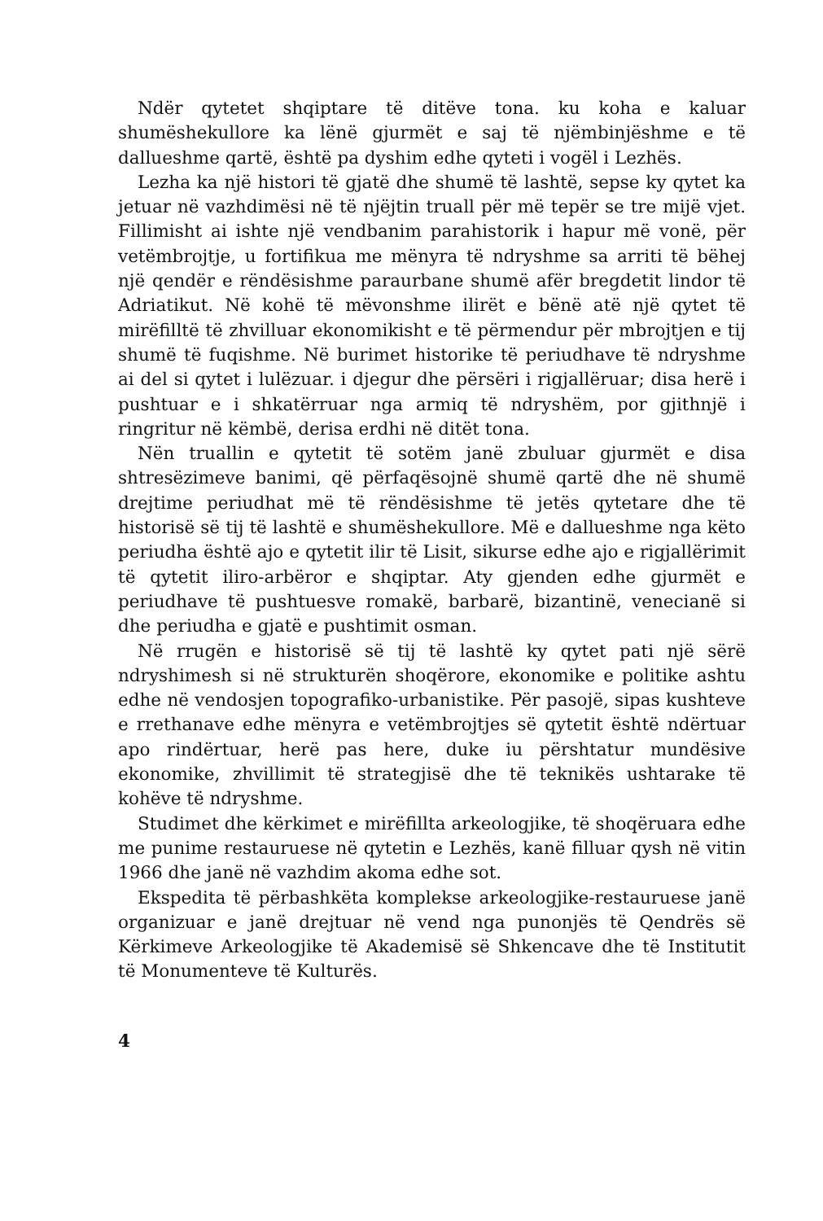Ndër qytetet shqiptare të ditëve tona. ku koha e kaluar shumëshekullore ka lënë gjurmët e saj të njëmbinjëshme e të dallueshme qartë, është pa dyshim edhe qyteti i vogël i Lezhës.
Lezha ka një histori të gjatë dhe shumë të lashtë, sepse ky qytet ka jetuar në vazhdimësi në të njëjtin truall për më tepër se tre mijë vjet. Fillimisht ai ishte një vendbanim parahistorik i hapur më vonë, për vetëmbrojtje, u fortifikua me mënyra të ndryshme sa arriti të bëhej një qendër e rëndësishme paraurbane shumë afër bregdetit lindor të Adriatikut. Në kohë të mëvonshme ilirët e bënë atë një qytet të mirëfilltë të zhvilluar ekonomikisht e të përmendur për mbrojtjen e tij shumë të fuqishme. Në burimet historike të periudhave të ndryshme ai del si qytet i lulëzuar. i djegur dhe përsëri i rigjallëruar; disa herë i pushtuar e i shkatërruar nga armiq të ndryshëm, por gjithnjë i ringritur në këmbë, derisa erdhi në ditët tona.
Nën truallin e qytetit të sotëm janë zbuluar gjurmët e disa shtresëzimeve banimi, që përfaqësojnë shumë qartë dhe në shumë drejtime periudhat më të rëndësishme të jetës qytetare dhe të historisë së tij të lashtë e shumëshekullore. Më e dallueshme nga këto periudha është ajo e qytetit ilir të Lisit, sikurse edhe ajo e rigjallërimit të qytetit iliro-arbëror e shqiptar. Aty gjenden edhe gjurmët e periudhave të pushtuesve romakë, barbarë, bizantinë, venecianë si dhe periudha e gjatë e pushtimit osman.
Në rrugën e historisë së tij të lashtë ky qytet pati një sërë ndryshimesh si në strukturën shoqërore, ekonomike e politike ashtu edhe në vendosjen topografiko-urbanistike. Për pasojë, sipas kushteve e rrethanave edhe mënyra e vetëmbrojtjes së qytetit është ndërtuar apo rindërtuar, herë pas here, duke iu përshtatur mundësive ekonomike, zhvillimit të strategjisë dhe të teknikës ushtarake të kohëve të ndryshme.
Studimet dhe kërkimet e mirëfillta arkeologjike, të shoqëruara edhe me punime restauruese në qytetin e Lezhës, kanë filluar qysh në vitin 1966 dhe janë në vazhdim akoma edhe sot.
Ekspedita të përbashkëta komplekse arkeologjike-restauruese janë organizuar e janë drejtuar në vend nga punonjës të Qendrës së Kërkimeve Arkeologjike të Akademisë së Shkencave dhe të Institutit të Monumenteve të Kulturës.
4